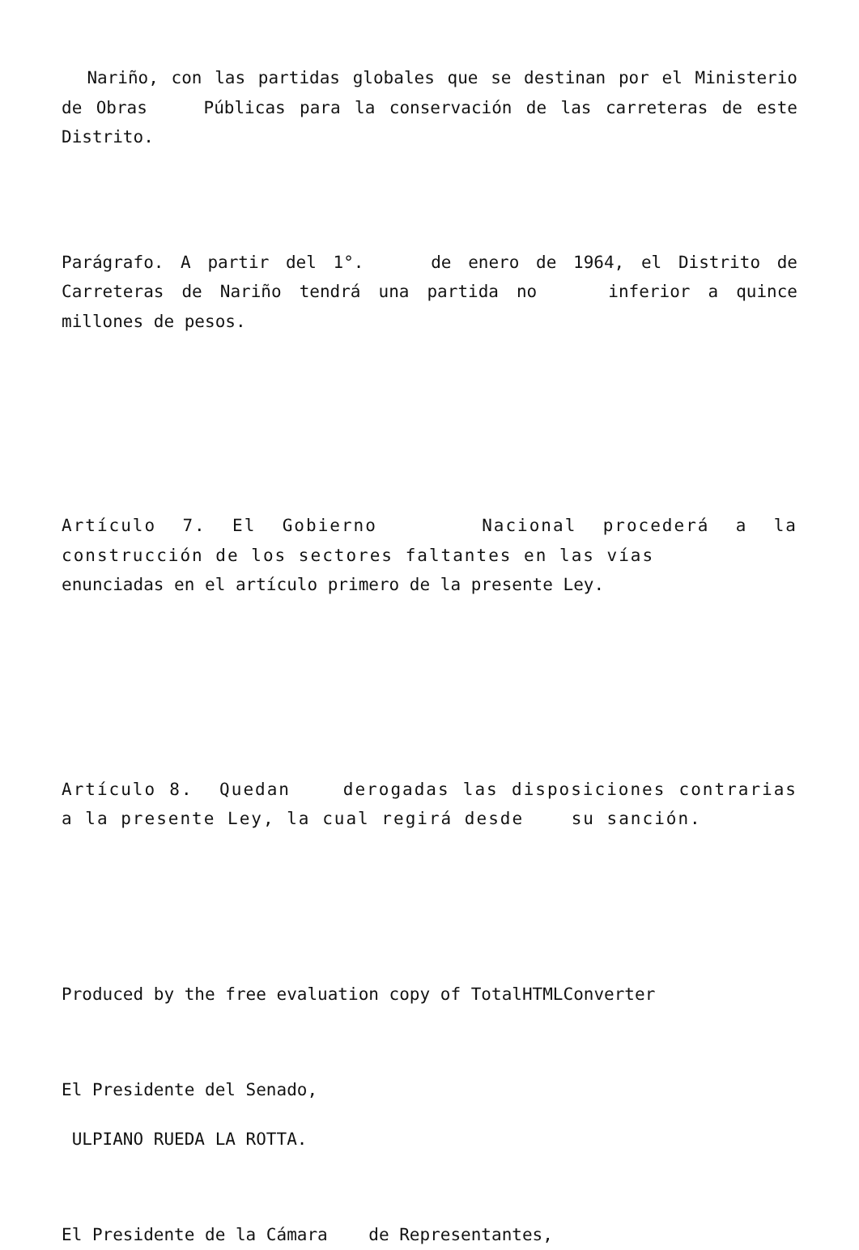Nariño, con las partidas globales que se destinan por el Ministerio de Obras Públicas para la conservación de las carreteras de este Distrito.
Parágrafo. A partir del 1°. de enero de 1964, el Distrito de Carreteras de Nariño tendrá una partida no inferior a quince millones de pesos.
Artículo 7. El Gobierno Nacional procederá a la construcción de los sectores faltantes en las vías
enunciadas en el artículo primero de la presente Ley.
Artículo 8. Quedan derogadas las disposiciones contrarias a la presente Ley, la cual regirá desde su sanción.
Produced by the free evaluation copy of TotalHTMLConverter
El Presidente del Senado,
ULPIANO RUEDA LA ROTTA.
El Presidente de la Cámara de Representantes,